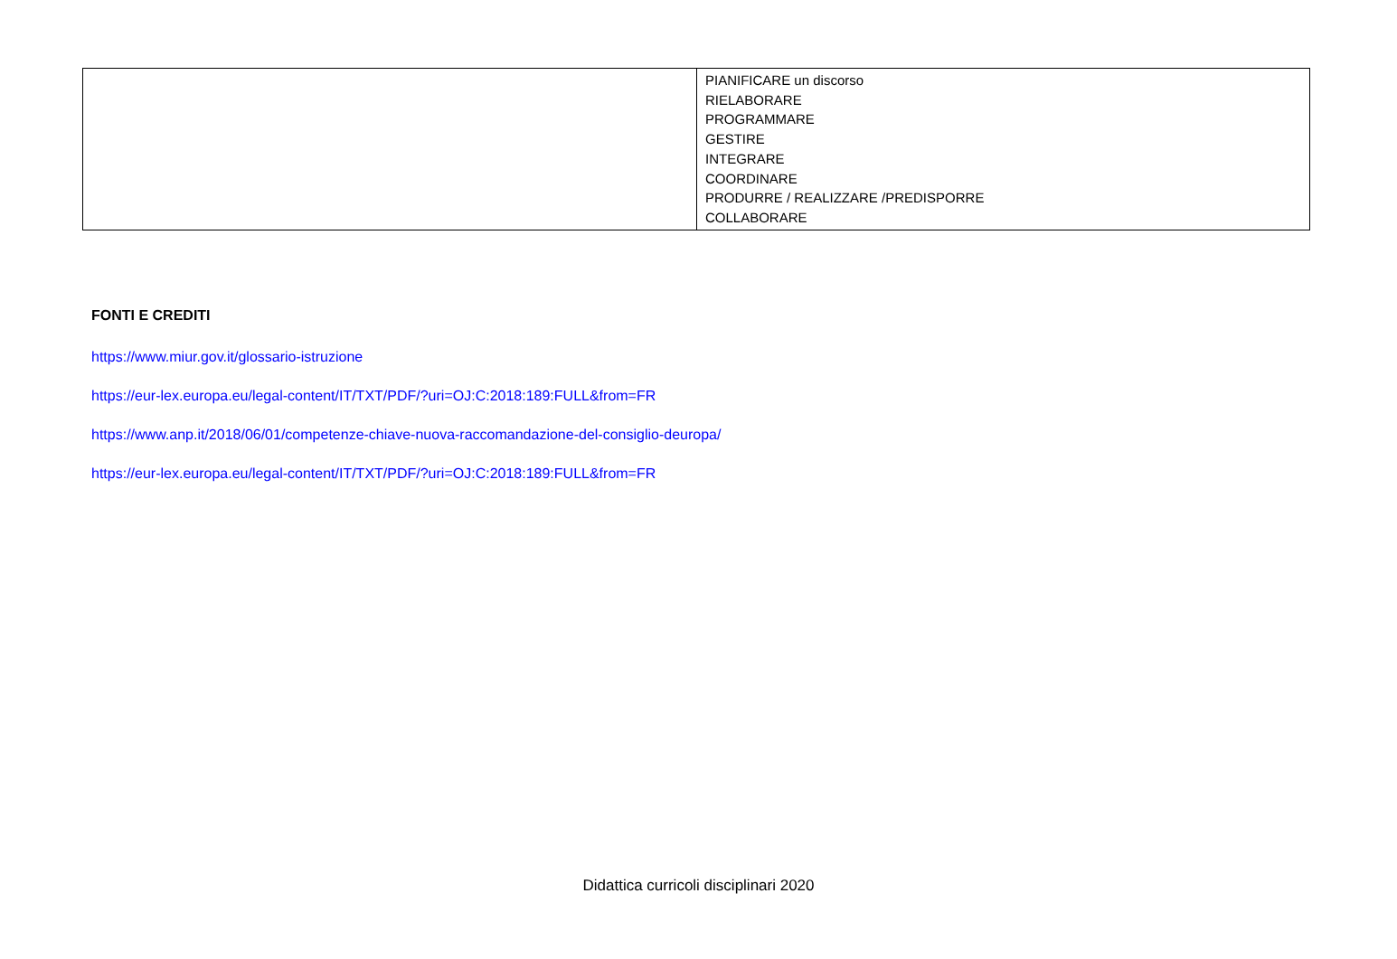| | PIANIFICARE un discorso RIELABORARE PROGRAMMARE GESTIRE INTEGRARE COORDINARE PRODURRE / REALIZZARE /PREDISPORRE COLLABORARE |
FONTI E CREDITI
https://www.miur.gov.it/glossario-istruzione
https://eur-lex.europa.eu/legal-content/IT/TXT/PDF/?uri=OJ:C:2018:189:FULL&from=FR
https://www.anp.it/2018/06/01/competenze-chiave-nuova-raccomandazione-del-consiglio-deuropa/
https://eur-lex.europa.eu/legal-content/IT/TXT/PDF/?uri=OJ:C:2018:189:FULL&from=FR
Didattica curricoli disciplinari 2020